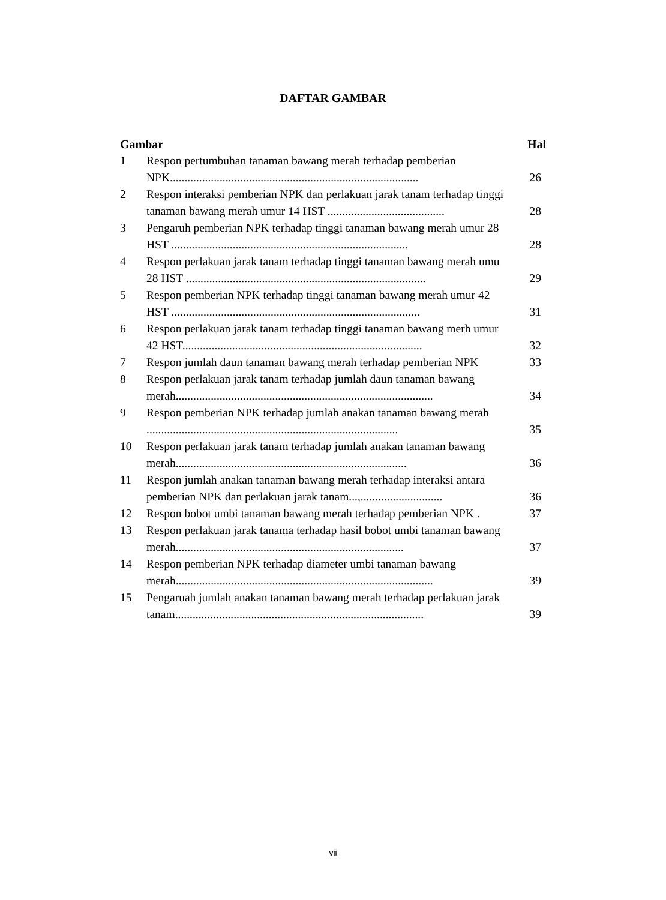DAFTAR GAMBAR
| Gambar | | Hal |
| --- | --- | --- |
| 1 | Respon pertumbuhan tanaman bawang merah terhadap pemberian NPK..................................................................................... | 26 |
| 2 | Respon interaksi pemberian NPK dan perlakuan jarak tanam terhadap tinggi tanaman bawang merah umur 14 HST ........................................ | 28 |
| 3 | Pengaruh pemberian NPK terhadap tinggi tanaman bawang merah umur 28 HST ................................................................................. | 28 |
| 4 | Respon perlakuan jarak tanam terhadap tinggi tanaman bawang merah umu 28 HST .................................................................................. | 29 |
| 5 | Respon pemberian NPK terhadap tinggi tanaman bawang merah umur 42 HST ..................................................................................... | 31 |
| 6 | Respon perlakuan jarak tanam terhadap tinggi tanaman bawang merh umur 42 HST.................................................................................. | 32 |
| 7 | Respon jumlah daun tanaman bawang merah terhadap pemberian NPK | 33 |
| 8 | Respon perlakuan jarak tanam terhadap jumlah daun tanaman bawang merah........................................................................................ | 34 |
| 9 | Respon pemberian NPK terhadap jumlah anakan tanaman bawang merah ...................................................................................... | 35 |
| 10 | Respon perlakuan jarak tanam terhadap jumlah anakan tanaman bawang merah............................................................................... | 36 |
| 11 | Respon jumlah anakan tanaman bawang merah terhadap interaksi antara pemberian NPK dan perlakuan jarak tanam...,............................ | 36 |
| 12 | Respon bobot umbi tanaman bawang merah terhadap pemberian NPK . | 37 |
| 13 | Respon perlakuan jarak tanama terhadap hasil bobot umbi tanaman bawang merah.............................................................................. | 37 |
| 14 | Respon pemberian NPK terhadap diameter umbi tanaman bawang merah........................................................................................ | 39 |
| 15 | Pengaruah jumlah anakan tanaman bawang merah terhadap perlakuan jarak tanam..................................................................................... | 39 |
vii